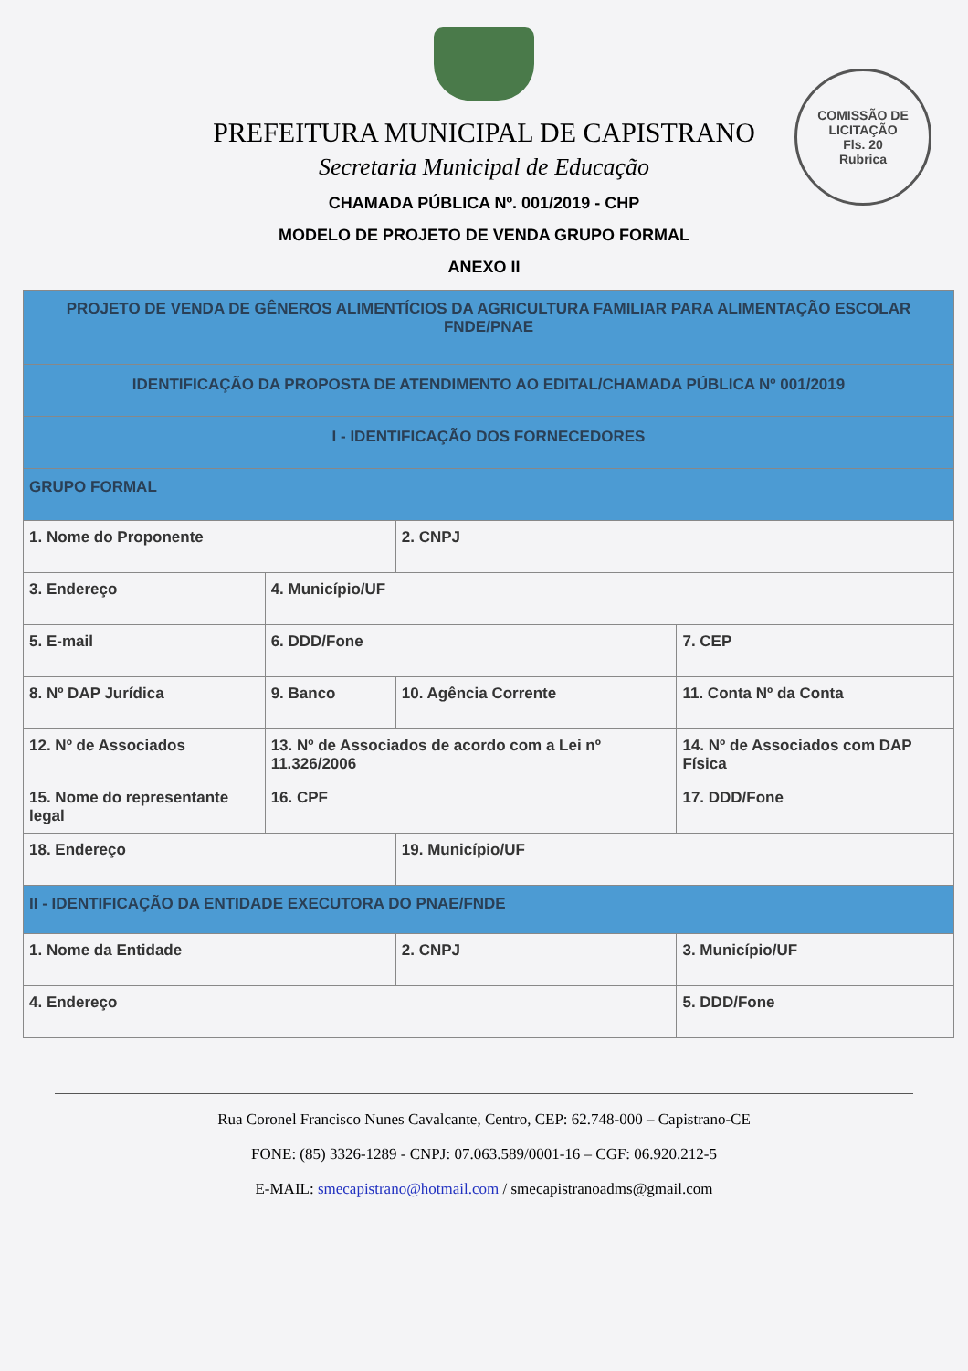COMISSÃO DE LICITAÇÃO
Fls. 20
Rubrica
PREFEITURA MUNICIPAL DE CAPISTRANO
Secretaria Municipal de Educação
CHAMADA PÚBLICA Nº. 001/2019 - CHP
MODELO DE PROJETO DE VENDA GRUPO FORMAL
ANEXO II
| PROJETO DE VENDA DE GÊNEROS ALIMENTÍCIOS DA AGRICULTURA FAMILIAR PARA ALIMENTAÇÃO ESCOLAR FNDE/PNAE | | | | |
| IDENTIFICAÇÃO DA PROPOSTA DE ATENDIMENTO AO EDITAL/CHAMADA PÚBLICA Nº 001/2019 | | | | |
| I - IDENTIFICAÇÃO DOS FORNECEDORES | | | | |
| GRUPO FORMAL | | | | |
| 1. Nome do Proponente | | 2. CNPJ | | |
| 3. Endereço | 4. Município/UF | | | |
| 5. E-mail | 6. DDD/Fone | | | 7. CEP |
| 8. Nº DAP Jurídica | 9. Banco | 10. Agência Corrente | 11. Conta Nº da Conta | |
| 12. Nº de Associados | 13. Nº de Associados de acordo com a Lei nº 11.326/2006 | | 14. Nº de Associados com DAP Física | |
| 15. Nome do representante legal | 16. CPF | | 17. DDD/Fone | |
| 18. Endereço | | 19. Município/UF | | |
| II - IDENTIFICAÇÃO DA ENTIDADE EXECUTORA DO PNAE/FNDE | | | | |
| 1. Nome da Entidade | | 2. CNPJ | | 3. Município/UF |
| 4. Endereço | | | | 5. DDD/Fone |
Rua Coronel Francisco Nunes Cavalcante, Centro, CEP: 62.748-000 – Capistrano-CE
FONE: (85) 3326-1289 - CNPJ: 07.063.589/0001-16 – CGF: 06.920.212-5
E-MAIL: smecapistrano@hotmail.com / smecapistranoadms@gmail.com